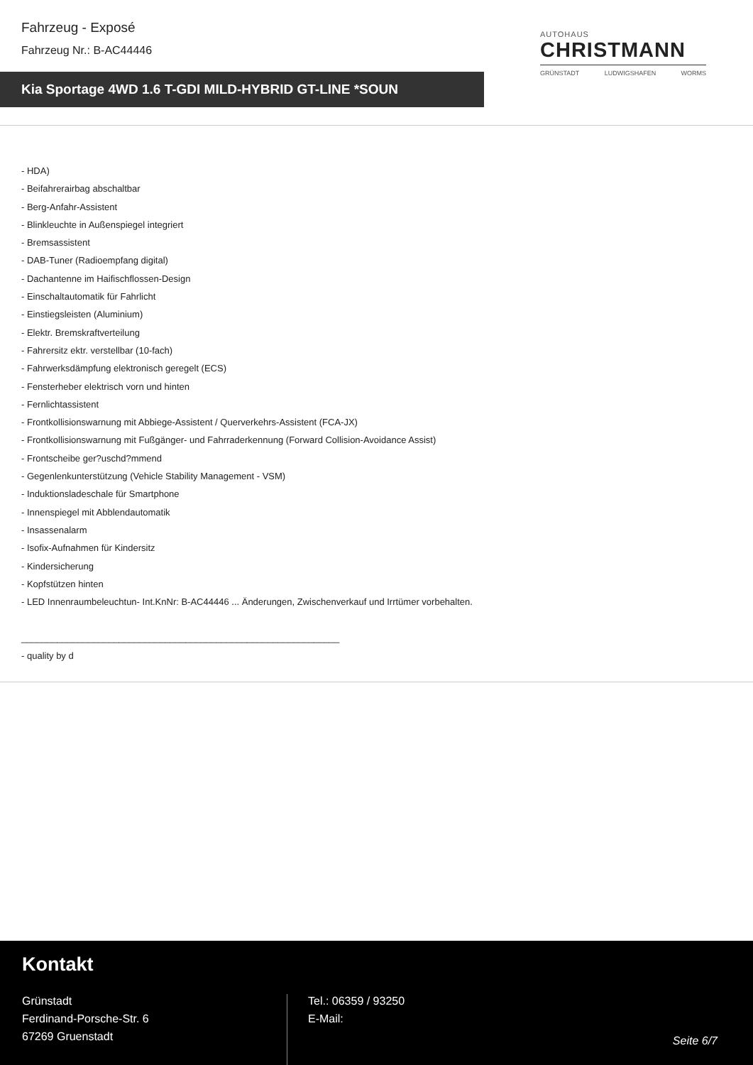Fahrzeug - Exposé
Fahrzeug Nr.: B-AC44446
AUTOHAUS
CHRISTMANN
GRÜNSTADT LUDWIGSHAFEN WORMS
Kia Sportage 4WD 1.6 T-GDI MILD-HYBRID GT-LINE *SOUN
- HDA)
- Beifahrerairbag abschaltbar
- Berg-Anfahr-Assistent
- Blinkleuchte in Außenspiegel integriert
- Bremsassistent
- DAB-Tuner (Radioempfang digital)
- Dachantenne im Haifischflossen-Design
- Einschaltautomatik für Fahrlicht
- Einstiegsleisten (Aluminium)
- Elektr. Bremskraftverteilung
- Fahrersitz ektr. verstellbar (10-fach)
- Fahrwerksdämpfung elektronisch geregelt (ECS)
- Fensterheber elektrisch vorn und hinten
- Fernlichtassistent
- Frontkollisionswarnung mit Abbiege-Assistent / Querverkehrs-Assistent (FCA-JX)
- Frontkollisionswarnung mit Fußgänger- und Fahrraderkennung (Forward Collision-Avoidance Assist)
- Frontscheibe ger?uschd?mmend
- Gegenlenkunterstützung (Vehicle Stability Management - VSM)
- Induktionsladeschale für Smartphone
- Innenspiegel mit Abblendautomatik
- Insassenalarm
- Isofix-Aufnahmen für Kindersitz
- Kindersicherung
- Kopfstützen hinten
- LED Innenraumbeleuchtun- Int.KnNr: B-AC44446 ... Änderungen, Zwischenverkauf und Irrtümer vorbehalten.
______________________________________________________________
- quality by d
Kontakt
Grünstadt
Ferdinand-Porsche-Str. 6
67269 Gruenstadt
Tel.: 06359 / 93250
E-Mail:
Seite 6/7